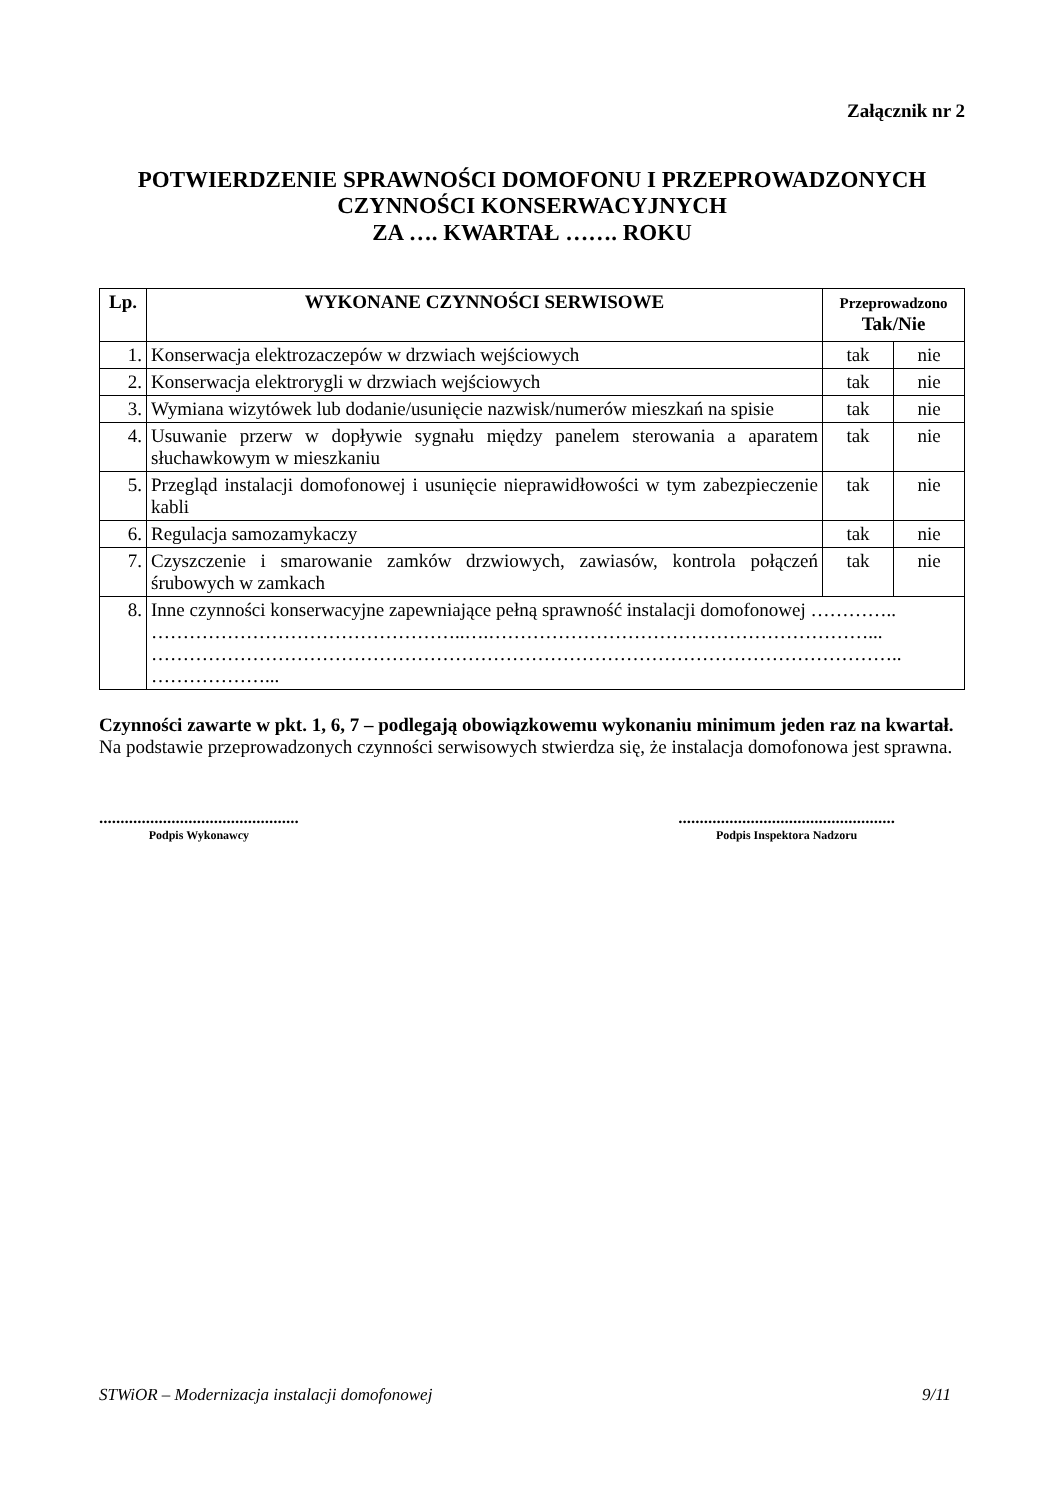Załącznik nr 2
POTWIERDZENIE SPRAWNOŚCI DOMOFONU I PRZEPROWADZONYCH
CZYNNOŚCI KONSERWACYJNYCH
ZA …. KWARTAŁ ……. ROKU
| Lp. | WYKONANE CZYNNOŚCI SERWISOWE | Przeprowadzono Tak/Nie | |
| --- | --- | --- | --- |
| 1. | Konserwacja elektrozaczepów w drzwiach wejściowych | tak | nie |
| 2. | Konserwacja elektrorygli w drzwiach wejściowych | tak | nie |
| 3. | Wymiana wizytówek lub dodanie/usunięcie nazwisk/numerów mieszkań na spisie | tak | nie |
| 4. | Usuwanie przerw w dopływie sygnału między panelem sterowania a aparatem słuchawkowym w mieszkaniu | tak | nie |
| 5. | Przegląd instalacji domofonowej i usunięcie nieprawidłowości w tym zabezpieczenie kabli | tak | nie |
| 6. | Regulacja samozamykaczy | tak | nie |
| 7. | Czyszczenie i smarowanie zamków drzwiowych, zawiasów, kontrola połączeń śrubowych w zamkach | tak | nie |
| 8. | Inne czynności konserwacyjne zapewniające pełną sprawność instalacji domofonowej ………….. …………………………………………..….……………………………………………………... ……………………………………………………………………………………………………….. ………………... | | |
Czynności zawarte w pkt. 1, 6, 7 – podlegają obowiązkowemu wykonaniu minimum jeden raz na kwartał.
Na podstawie przeprowadzonych czynności serwisowych stwierdza się, że instalacja domofonowa jest sprawna.
...............................................
Podpis Wykonawcy
...................................................
Podpis Inspektora Nadzoru
STWiOR – Modernizacja instalacji domofonowej 9/11